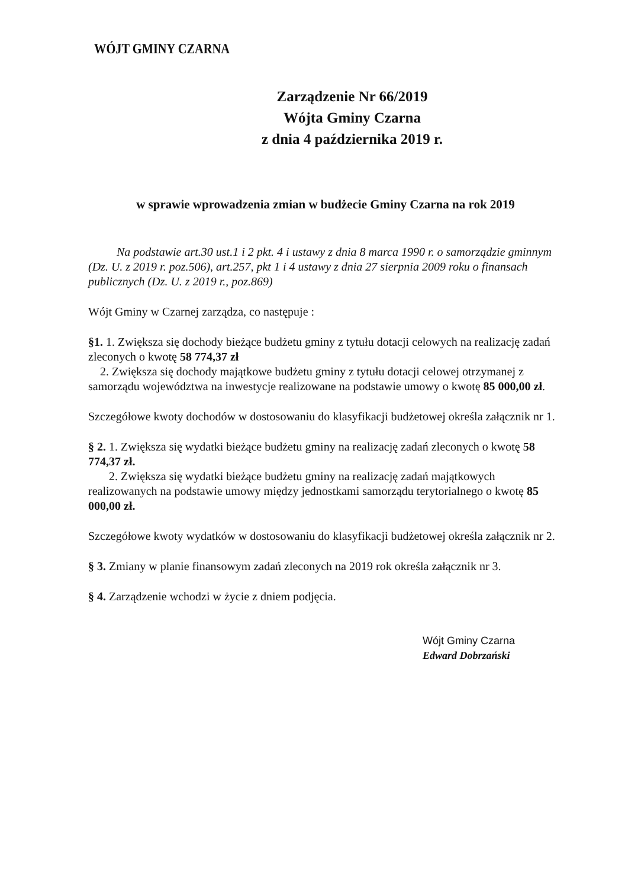WÓJT GMINY CZARNA
Zarządzenie Nr 66/2019
Wójta Gminy Czarna
z dnia 4 października 2019 r.
w sprawie wprowadzenia zmian w budżecie Gminy Czarna na rok 2019
Na podstawie art.30 ust.1 i 2 pkt. 4 i ustawy z dnia 8 marca 1990 r. o samorządzie gminnym (Dz. U. z 2019 r. poz.506), art.257, pkt 1 i 4 ustawy z dnia 27 sierpnia 2009 roku o finansach publicznych (Dz. U. z 2019 r., poz.869)
Wójt Gminy w Czarnej zarządza, co następuje :
§1. 1. Zwiększa się dochody bieżące budżetu gminy z tytułu dotacji celowych na realizację zadań zleconych o kwotę 58 774,37 zł
2. Zwiększa się dochody majątkowe budżetu gminy z tytułu dotacji celowej otrzymanej z samorządu województwa na inwestycje realizowane na podstawie umowy o kwotę 85 000,00 zł.
Szczegółowe kwoty dochodów w dostosowaniu do klasyfikacji budżetowej określa załącznik nr 1.
§ 2. 1. Zwiększa się wydatki bieżące budżetu gminy na realizację zadań zleconych o kwotę 58 774,37 zł.
2. Zwiększa się wydatki bieżące budżetu gminy na realizację zadań majątkowych realizowanych na podstawie umowy między jednostkami samorządu terytorialnego o kwotę 85 000,00 zł.
Szczegółowe kwoty wydatków w dostosowaniu do klasyfikacji budżetowej określa załącznik nr 2.
§ 3. Zmiany w planie finansowym zadań zleconych na 2019 rok określa załącznik nr 3.
§ 4. Zarządzenie wchodzi w życie z dniem podjęcia.
Wójt Gminy Czarna
Edward Dobrzański